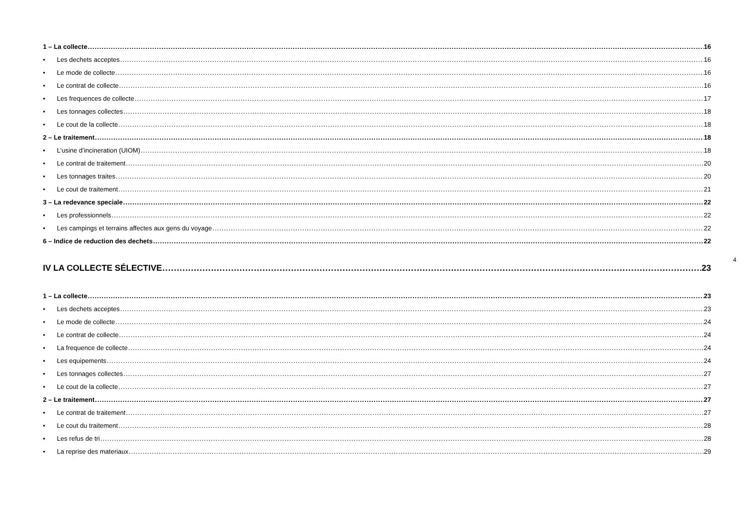1 – La collecte 16
• Les dechets acceptes 16
• Le mode de collecte 16
• Le contrat de collecte 16
• Les frequences de collecte 17
• Les tonnages collectes 18
• Le cout de la collecte 18
2 – Le traitement 18
• L’usine d’incineration (UIOM) 18
• Le contrat de traitement 20
• Les tonnages traites 20
• Le cout de traitement 21
3 – La redevance speciale 22
• Les professionnels 22
• Les campings et terrains affectes aux gens du voyage 22
6 – Indice de reduction des dechets 22
IV LA COLLECTE SÉLECTIVE 23
1 – La collecte 23
• Les dechets acceptes 23
• Le mode de collecte 24
• Le contrat de collecte 24
• La frequence de collecte 24
• Les equipements 24
• Les tonnages collectes 27
• Le cout de la collecte 27
2 – Le traitement 27
• Le contrat de traitement 27
• Le cout du traitement 28
• Les refus de tri 28
• La reprise des materiaux 29
4